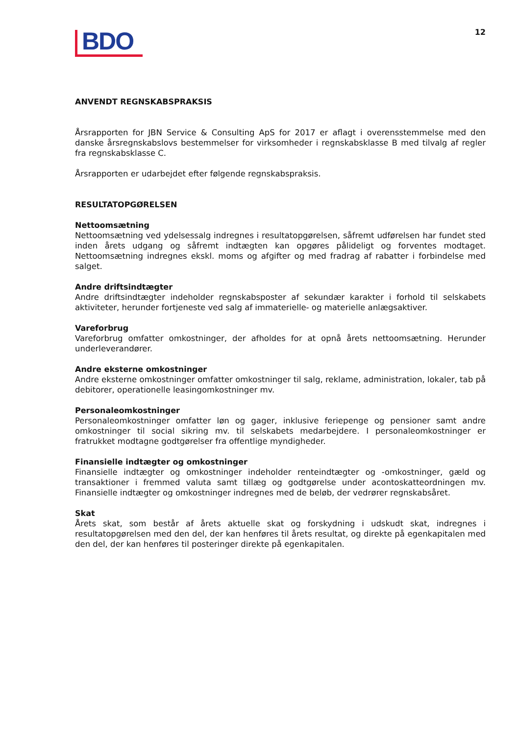BDO
12
ANVENDT REGNSKABSPRAKSIS
Årsrapporten for JBN Service & Consulting ApS for 2017 er aflagt i overensstemmelse med den danske årsregnskabslovs bestemmelser for virksomheder i regnskabsklasse B med tilvalg af regler fra regnskabsklasse C.
Årsrapporten er udarbejdet efter følgende regnskabspraksis.
RESULTATOPGØRELSEN
Nettoomsætning
Nettoomsætning ved ydelsessalg indregnes i resultatopgørelsen, såfremt udførelsen har fundet sted inden årets udgang og såfremt indtægten kan opgøres pålideligt og forventes modtaget. Nettoomsætning indregnes ekskl. moms og afgifter og med fradrag af rabatter i forbindelse med salget.
Andre driftsindtægter
Andre driftsindtægter indeholder regnskabsposter af sekundær karakter i forhold til selskabets aktiviteter, herunder fortjeneste ved salg af immaterielle- og materielle anlægsaktiver.
Vareforbrug
Vareforbrug omfatter omkostninger, der afholdes for at opnå årets nettoomsætning. Herunder underleverandører.
Andre eksterne omkostninger
Andre eksterne omkostninger omfatter omkostninger til salg, reklame, administration, lokaler, tab på debitorer, operationelle leasingomkostninger mv.
Personaleomkostninger
Personaleomkostninger omfatter løn og gager, inklusive feriepenge og pensioner samt andre omkostninger til social sikring mv. til selskabets medarbejdere. I personaleomkostninger er fratrukket modtagne godtgørelser fra offentlige myndigheder.
Finansielle indtægter og omkostninger
Finansielle indtægter og omkostninger indeholder renteindtægter og -omkostninger, gæld og transaktioner i fremmed valuta samt tillæg og godtgørelse under acontoskatteordningen mv. Finansielle indtægter og omkostninger indregnes med de beløb, der vedrører regnskabsåret.
Skat
Årets skat, som består af årets aktuelle skat og forskydning i udskudt skat, indregnes i resultatopgørelsen med den del, der kan henføres til årets resultat, og direkte på egenkapitalen med den del, der kan henføres til posteringer direkte på egenkapitalen.